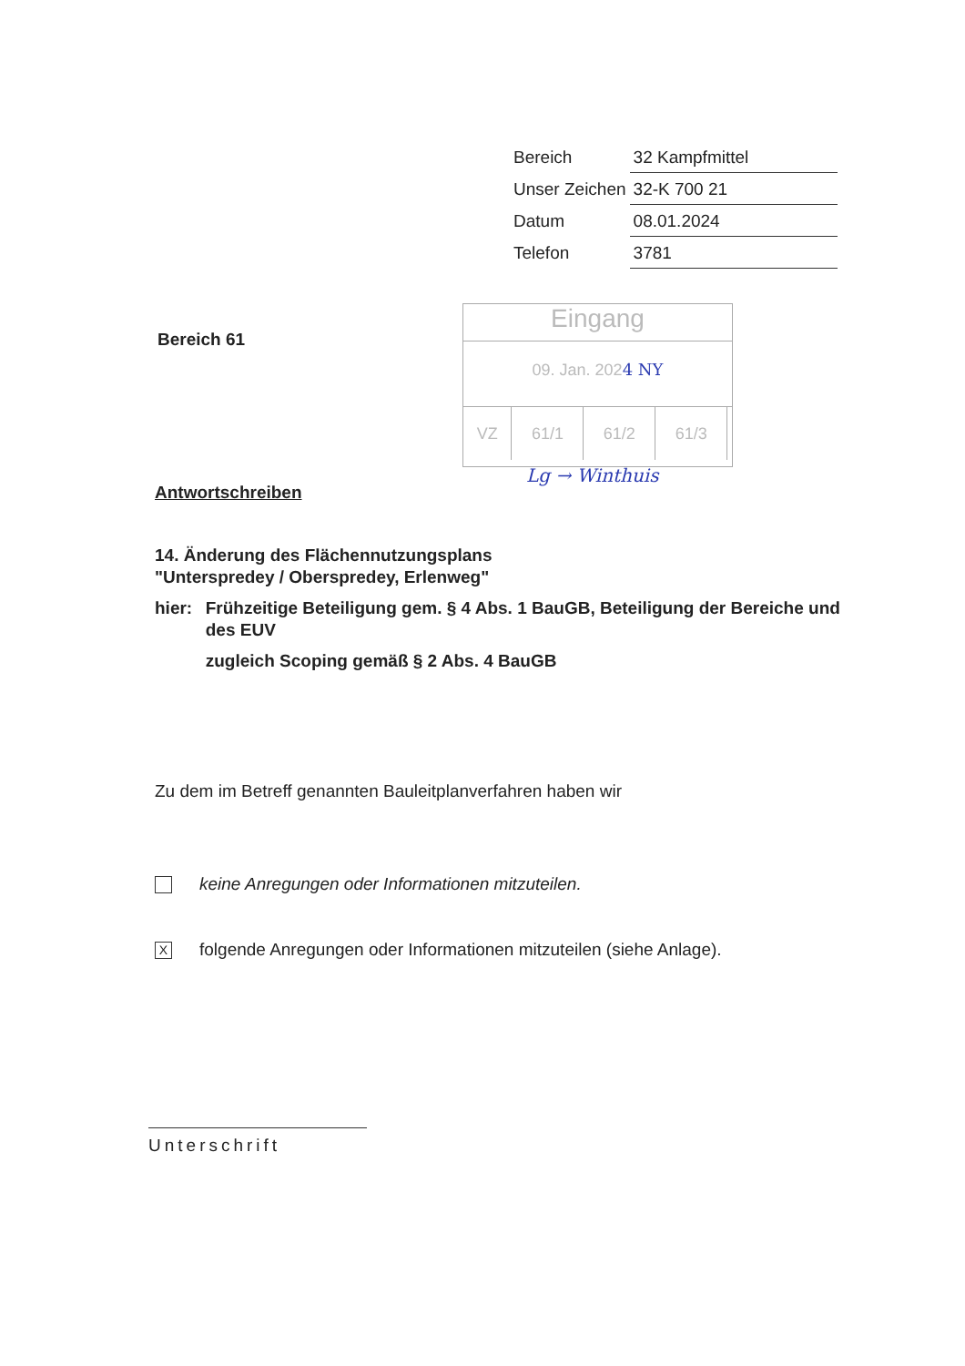| Bereich | 32 Kampfmittel |
| Unser Zeichen | 32-K 700 21 |
| Datum | 08.01.2024 |
| Telefon | 3781 |
Bereich 61
Eingang
09. Jan. 2024 NY
| VZ | 61/1 | 61/2 | 61/3 | |
Lg → Winthuis
Antwortschreiben
14. Änderung des Flächennutzungsplans
"Unterspredey / Oberspredey, Erlenweg"
hier: Frühzeitige Beteiligung gem. § 4 Abs. 1 BauGB, Beteiligung der Bereiche und des EUV
zugleich Scoping gemäß § 2 Abs. 4 BauGB
Zu dem im Betreff genannten Bauleitplanverfahren haben wir
keine Anregungen oder Informationen mitzuteilen.
X
folgende Anregungen oder Informationen mitzuteilen (siehe Anlage).
Unterschrift